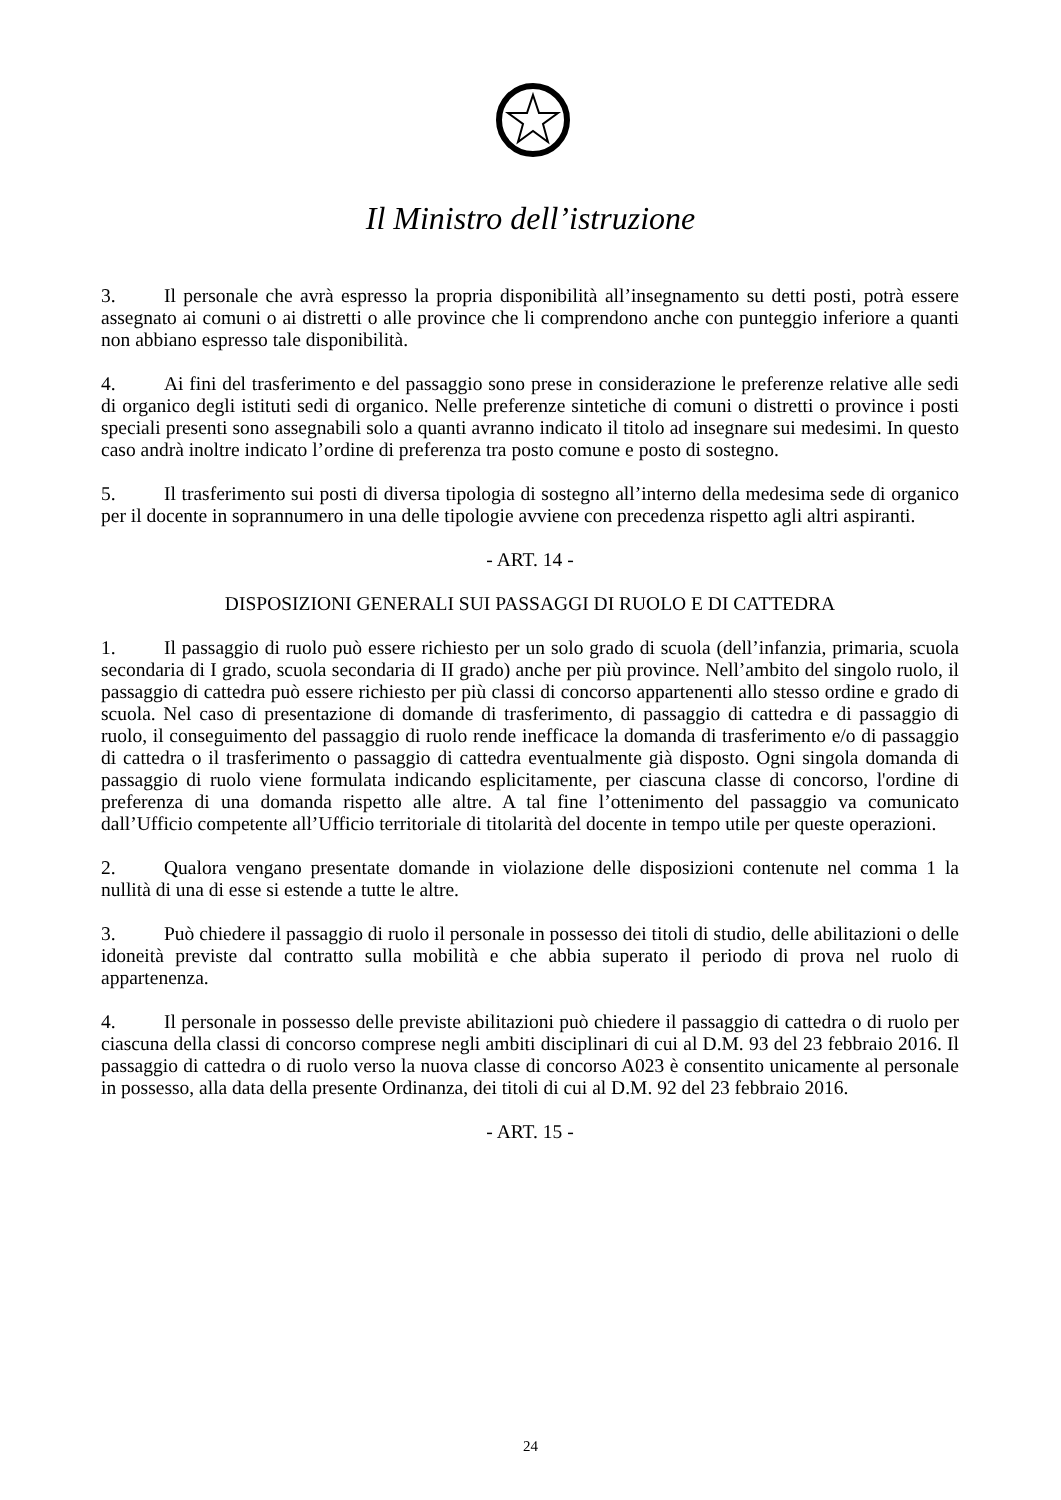Il Ministro dell’istruzione
3. Il personale che avrà espresso la propria disponibilità all’insegnamento su detti posti, potrà essere assegnato ai comuni o ai distretti o alle province che li comprendono anche con punteggio inferiore a quanti non abbiano espresso tale disponibilità.
4. Ai fini del trasferimento e del passaggio sono prese in considerazione le preferenze relative alle sedi di organico degli istituti sedi di organico. Nelle preferenze sintetiche di comuni o distretti o province i posti speciali presenti sono assegnabili solo a quanti avranno indicato il titolo ad insegnare sui medesimi. In questo caso andrà inoltre indicato l’ordine di preferenza tra posto comune e posto di sostegno.
5. Il trasferimento sui posti di diversa tipologia di sostegno all’interno della medesima sede di organico per il docente in soprannumero in una delle tipologie avviene con precedenza rispetto agli altri aspiranti.
- ART. 14 -
DISPOSIZIONI GENERALI SUI PASSAGGI DI RUOLO E DI CATTEDRA
1. Il passaggio di ruolo può essere richiesto per un solo grado di scuola (dell’infanzia, primaria, scuola secondaria di I grado, scuola secondaria di II grado) anche per più province. Nell’ambito del singolo ruolo, il passaggio di cattedra può essere richiesto per più classi di concorso appartenenti allo stesso ordine e grado di scuola. Nel caso di presentazione di domande di trasferimento, di passaggio di cattedra e di passaggio di ruolo, il conseguimento del passaggio di ruolo rende inefficace la domanda di trasferimento e/o di passaggio di cattedra o il trasferimento o passaggio di cattedra eventualmente già disposto. Ogni singola domanda di passaggio di ruolo viene formulata indicando esplicitamente, per ciascuna classe di concorso, l'ordine di preferenza di una domanda rispetto alle altre. A tal fine l’ottenimento del passaggio va comunicato dall’Ufficio competente all’Ufficio territoriale di titolarità del docente in tempo utile per queste operazioni.
2. Qualora vengano presentate domande in violazione delle disposizioni contenute nel comma 1 la nullità di una di esse si estende a tutte le altre.
3. Può chiedere il passaggio di ruolo il personale in possesso dei titoli di studio, delle abilitazioni o delle idoneità previste dal contratto sulla mobilità e che abbia superato il periodo di prova nel ruolo di appartenenza.
4. Il personale in possesso delle previste abilitazioni può chiedere il passaggio di cattedra o di ruolo per ciascuna della classi di concorso comprese negli ambiti disciplinari di cui al D.M. 93 del 23 febbraio 2016. Il passaggio di cattedra o di ruolo verso la nuova classe di concorso A023 è consentito unicamente al personale in possesso, alla data della presente Ordinanza, dei titoli di cui al D.M. 92 del 23 febbraio 2016.
- ART. 15 -
24